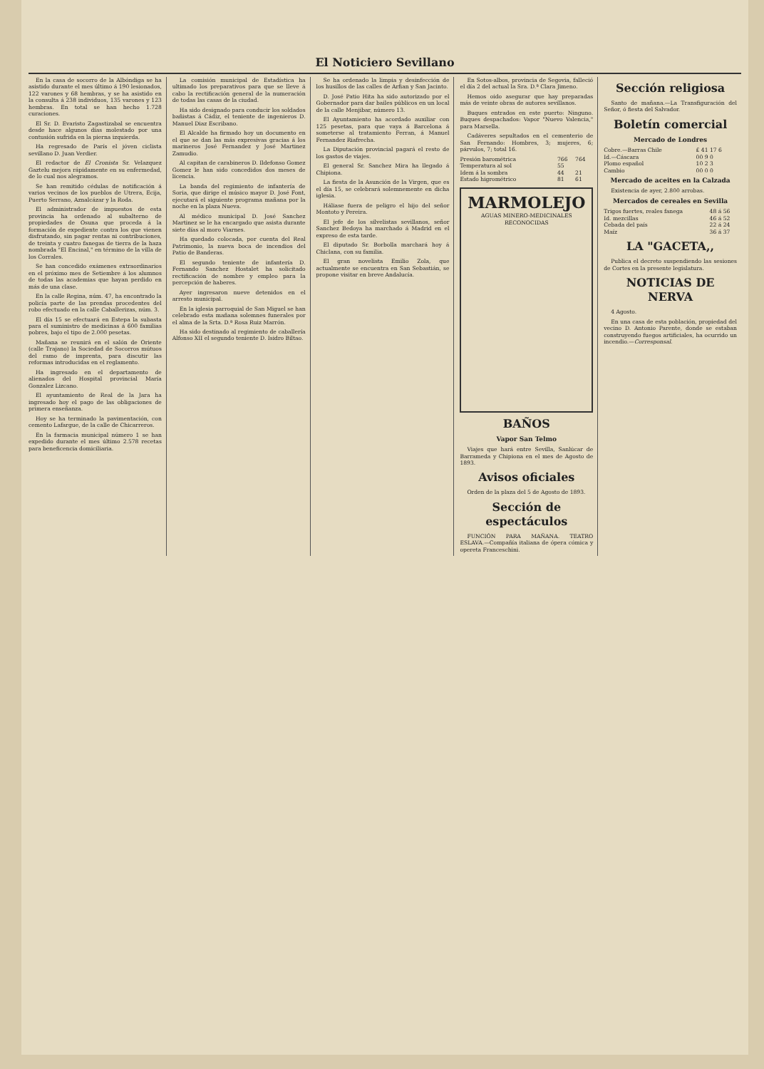El Noticiero Sevillano
En la casa de socorro de la Albóndiga se ha asistido durante el mes último á 190 lesionados, 122 varones y 68 hembras, y se ha asistido en la consulta á 238 individuos, 135 varones y 123 hembras. En total se han hecho 1.728 curaciones.
El Sr. D. Evaristo Zagastizabal se encuentra desde hace algunos días molestado por una contusión sufrida en la pierna izquierda.
Ha regresado de París el jóven ciclista sevillano D. Juan Verdier.
El redactor de El Cronista Sr. Velazquez Gaztelu mejora rápidamente en su enfermedad, de lo cual nos alegramos.
Se han remitido cédulas de notificación á varios vecinos de los pueblos de Utrera, Ecija, Puerto Serrano, Aznalcázar y la Roda.
El administrador de impuestos de esta provincia ha ordenado al subalterno de propiedades de Osuna que proceda á la formación de expediente contra los que vienen disfrutando, sin pagar rentas ni contribuciones, de treinta y cuatro fanegas de tierra de la haza nombrada "El Encinal," en término de la villa de los Corrales.
Se han concedido exámenes extraordinarios en el próximo mes de Setiembre á los alumnos de todas las academias que hayan perdido en más de una clase.
En la calle Regina, núm. 47, ha encontrado la policía parte de las prendas procedentes del robo efectuado en la calle Caballerizas, núm. 3.
El día 15 se efectuará en Estepa la subasta para el suministro de medicinas á 600 familias pobres, bajo el tipo de 2.000 pesetas.
Mañana se reunirá en el salón de Oriente (calle Trajano) la Sociedad de Socorros mútuos del ramo de imprenta, para discutir las reformas introducidas en el reglamento.
Ha ingresado en el departamento de alienados del Hospital provincial María Gonzalez Lizcano.
El ayuntamiento de Real de la Jara ha ingresado hoy el pago de las obligaciones de primera enseñanza.
Hoy se ha terminado la pavimentación, con cemento Lafargue, de la calle de Chicarreros.
En la farmacia municipal número 1 se han expedido durante el mes último 2.578 recetas para beneficencia domiciliaria.
La comisión municipal de Estadística ha ultimado los preparativos para que se lleve á cabo la rectificación general de la numeración de todas las casas de la ciudad.
Ha sido designado para conducir los soldados bañistas á Cádiz, el teniente de ingenieros D. Manuel Diaz Escribano.
El Alcalde ha firmado hoy un documento en el que se dan las más expresivas gracias á los marineros José Fernandez y José Martinez Zamudio.
Al capitan de carabineros D. Ildefonso Gomez Gomez le han sido concedidos dos meses de licencia.
La banda del regimiento de infantería de Soria, que dirige el músico mayor D. José Font, ejecutará el siguiente programa mañana por la noche en la plaza Nueva.
Al médico municipal D. José Sanchez Martinez se le ha encargado que asista durante siete días al moro Viarnes.
Ha quedado colocada, por cuenta del Real Patrimonio, la nueva boca de incendios del Patio de Banderas.
El segundo teniente de infantería D. Fernando Sanchez Hostalet ha solicitado rectificación de nombre y empleo para la percepción de haberes.
Ayer ingresaron nueve detenidos en el arresto municipal.
En la iglesia parroquial de San Miguel se han celebrado esta mañana solemnes funerales por el alma de la Srta. D.ª Rosa Ruiz Marrón.
Ha sido destinado al regimiento de caballería Alfonso XII el segundo teniente D. Isidro Biltao.
Se ha ordenado la limpia y desinfección de los husillos de las calles de Arfian y San Jacinto.
D. José Patio Hita ha sido autorizado por el Gobernador para dar bailes públicos en un local de la calle Menjibar, número 13.
El Ayuntamiento ha acordado auxiliar con 125 pesetas, para que vaya á Barcelona á someterse al tratamiento Ferran, á Manuel Fernandez Riafrecha.
La Diputación provincial pagará el resto de los gastos de viajes.
El general Sr. Sanchez Mira ha llegado á Chipiona.
La fiesta de la Asunción de la Virgen, que es el día 15, se celebrará solemnemente en dicha iglesia.
Háliase fuera de peligro el hijo del señor Montoto y Pereira.
El jefe de los silvelistas sevillanos, señor Sanchez Bedoya ha marchado á Madrid en el expreso de esta tarde.
El diputado Sr. Borbolla marchará hoy á Chiclana, con su familia.
El gran novelista Emilio Zola, que actualmente se encuentra en San Sebastián, se propone visitar en breve Andalucía.
En Sotos-albos, provincia de Segovia, falleció el día 2 del actual la Sra. D.ª Clara Jimeno.
Hemos oido asegurar que hay preparadas más de veinte obras de autores sevillanos.
Buques entrados en este puerto: Ninguno. Buques despachados: Vapor "Nuevo Valencia," para Marsella.
Cadáveres sepultados en el cementerio de San Fernando: Hombres, 3; mujeres, 6; párvulos, 7; total 16.
| Presión barométrica | 766 | 764 |
| Temperatura al sol | 55 | |
| Idem á la sombra | 44 | 21 |
| Estado higrométrico | 81 | 61 |
MARMOLEJO
AGUAS MINERO-MEDICINALES RECONOCIDAS
BAÑOS
Vapor San Telmo
Viajes que hará entre Sevilla, Sanlúcar de Barrameda y Chipiona en el mes de Agosto de 1893.
Avisos oficiales
Orden de la plaza del 5 de Agosto de 1893.
Sección de espectáculos
FUNCIÓN PARA MAÑANA. TEATRO ESLAVA.—Compañía italiana de ópera cómica y opereta Franceschini.
Sección religiosa
Santo de mañana.—La Transfiguración del Señor, ó fiesta del Salvador.
Boletín comercial
Mercado de Londres
| Cobre.—Barras Chile | £ 41 17 6 |
| Id.—Cáscara | 00 9 0 |
| Plomo español | 10 2 3 |
| Cambio | 00 0 0 |
Mercado de aceites en la Calzada
Existencia de ayer, 2.800 arrobas.
Mercados de cereales en Sevilla
| Trigos fuertes, reales fanega | 48 á 56 |
| Id. mezcillas | 46 á 52 |
| Cebada del país | 22 á 24 |
| Maíz | 36 á 37 |
LA "GACETA,,
Publica el decreto suspendiendo las sesiones de Cortes en la presente legislatura.
NOTICIAS DE NERVA
4 Agosto.
En una casa de esta población, propiedad del vecino D. Antonio Parente, donde se estaban construyendo fuegos artificiales, ha ocurrido un incendio.—Corresponsal.